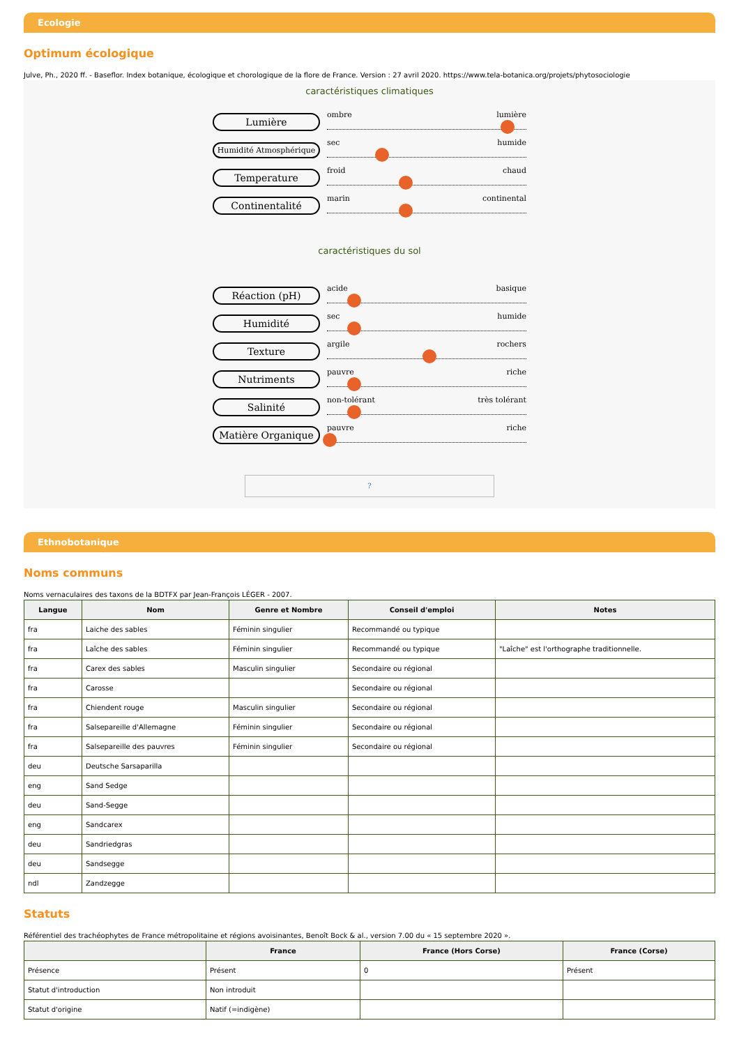Ecologie
Optimum écologique
Julve, Ph., 2020 ff. - Baseflor. Index botanique, écologique et chorologique de la flore de France. Version : 27 avril 2020. https://www.tela-botanica.org/projets/phytosociologie
caractéristiques climatiques
Lumière
ombre lumière
Humidité Atmosphérique
sec humide
Temperature
froid chaud
Continentalité
marin continental
caractéristiques du sol
Réaction (pH)
acide basique
Humidité
sec humide
Texture
argile rochers
Nutriments
pauvre riche
Salinité
non-tolérant très tolérant
Matière Organique
pauvre riche
?
Ethnobotanique
Noms communs
Noms vernaculaires des taxons de la BDTFX par Jean-François LÉGER - 2007.
| Langue | Nom | Genre et Nombre | Conseil d'emploi | Notes |
| --- | --- | --- | --- | --- |
| fra | Laiche des sables | Féminin singulier | Recommandé ou typique | |
| fra | Laîche des sables | Féminin singulier | Recommandé ou typique | "Laîche" est l'orthographe traditionnelle. |
| fra | Carex des sables | Masculin singulier | Secondaire ou régional | |
| fra | Carosse | | Secondaire ou régional | |
| fra | Chiendent rouge | Masculin singulier | Secondaire ou régional | |
| fra | Salsepareille d'Allemagne | Féminin singulier | Secondaire ou régional | |
| fra | Salsepareille des pauvres | Féminin singulier | Secondaire ou régional | |
| deu | Deutsche Sarsaparilla | | | |
| eng | Sand Sedge | | | |
| deu | Sand-Segge | | | |
| eng | Sandcarex | | | |
| deu | Sandriedgras | | | |
| deu | Sandsegge | | | |
| ndl | Zandzegge | | | |
Statuts
Référentiel des trachéophytes de France métropolitaine et régions avoisinantes, Benoît Bock & al., version 7.00 du « 15 septembre 2020 ».
| | France | France (Hors Corse) | France (Corse) |
| --- | --- | --- | --- |
| Présence | Présent | 0 | Présent |
| Statut d'introduction | Non introduit | | |
| Statut d'origine | Natif (=indigène) | | |